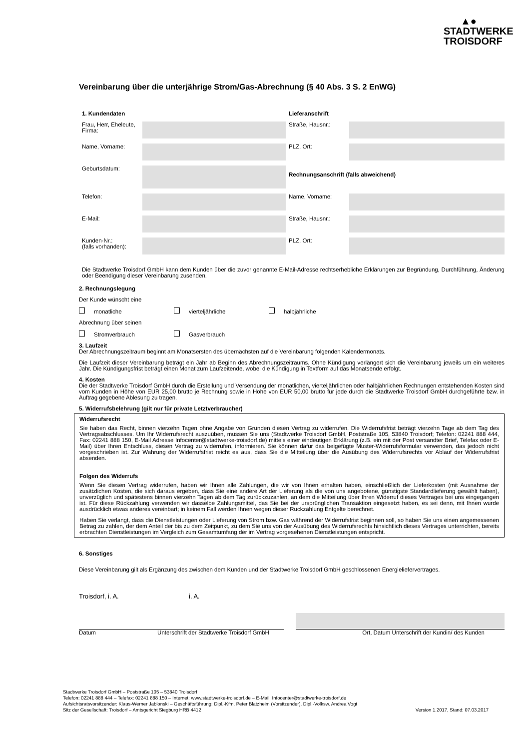▲●
STADTWERKE
TROISDORF
Vereinbarung über die unterjährige Strom/Gas-Abrechnung (§ 40 Abs. 3 S. 2 EnWG)
| 1. Kundendaten | | Lieferanschrift | |
| Frau, Herr, Eheleute, Firma: | | Straße, Hausnr.: | |
| Name, Vorname: | | PLZ, Ort: | |
| Geburtsdatum: | | Rechnungsanschrift (falls abweichend) | |
| Telefon: | | Name, Vorname: | |
| E-Mail: | | Straße, Hausnr.: | |
| Kunden-Nr.: (falls vorhanden): | | PLZ, Ort: | |
Die Stadtwerke Troisdorf GmbH kann dem Kunden über die zuvor genannte E-Mail-Adresse rechtserhebliche Erklärungen zur Begründung, Durchführung, Änderung oder Beendigung dieser Vereinbarung zusenden.
2. Rechnungslegung
Der Kunde wünscht eine
monatliche vierteljährliche halbjährliche
Abrechnung über seinen
Stromverbrauch Gasverbrauch
3. Laufzeit
Der Abrechnungszeitraum beginnt am Monatsersten des übernächsten auf die Vereinbarung folgenden Kalendermonats.
Die Laufzeit dieser Vereinbarung beträgt ein Jahr ab Beginn des Abrechnungszeitraums. Ohne Kündigung verlängert sich die Vereinbarung jeweils um ein weiteres Jahr. Die Kündigungsfrist beträgt einen Monat zum Laufzeitende, wobei die Kündigung in Textform auf das Monatsende erfolgt.
4. Kosten
Die der Stadtwerke Troisdorf GmbH durch die Erstellung und Versendung der monatlichen, vierteljährlichen oder halbjährlichen Rechnungen entstehenden Kosten sind vom Kunden in Höhe von EUR 25,00 brutto je Rechnung sowie in Höhe von EUR 50,00 brutto für jede durch die Stadtwerke Troisdorf GmbH durchgeführte bzw. in Auftrag gegebene Ablesung zu tragen.
5. Widerrufsbelehrung (gilt nur für private Letztverbraucher)
Widerrufsrecht
Sie haben das Recht, binnen vierzehn Tagen ohne Angabe von Gründen diesen Vertrag zu widerrufen. Die Widerrufsfrist beträgt vierzehn Tage ab dem Tag des Vertragsabschlusses. Um Ihr Widerrufsrecht auszuüben, müssen Sie uns (Stadtwerke Troisdorf GmbH, Poststraße 105, 53840 Troisdorf; Telefon: 02241 888 444, Fax: 02241 888 150, E-Mail Adresse Infocenter@stadtwerke-troisdorf.de) mittels einer eindeutigen Erklärung (z.B. ein mit der Post versandter Brief, Telefax oder E-Mail) über Ihren Entschluss, diesen Vertrag zu widerrufen, informieren. Sie können dafür das beigefügte Muster-Widerrufsformular verwenden, das jedoch nicht vorgeschrieben ist. Zur Wahrung der Widerrufsfrist reicht es aus, dass Sie die Mitteilung über die Ausübung des Widerrufsrechts vor Ablauf der Widerrufsfrist absenden.
Folgen des Widerrufs
Wenn Sie diesen Vertrag widerrufen, haben wir Ihnen alle Zahlungen, die wir von Ihnen erhalten haben, einschließlich der Lieferkosten (mit Ausnahme der zusätzlichen Kosten, die sich daraus ergeben, dass Sie eine andere Art der Lieferung als die von uns angebotene, günstigste Standardlieferung gewählt haben), unverzüglich und spätestens binnen vierzehn Tagen ab dem Tag zurückzuzahlen, an dem die Mitteilung über Ihren Widerruf dieses Vertrages bei uns eingegangen ist. Für diese Rückzahlung verwenden wir dasselbe Zahlungsmittel, das Sie bei der ursprünglichen Transaktion eingesetzt haben, es sei denn, mit Ihnen wurde ausdrücklich etwas anderes vereinbart; in keinem Fall werden Ihnen wegen dieser Rückzahlung Entgelte berechnet.
Haben Sie verlangt, dass die Dienstleistungen oder Lieferung von Strom bzw. Gas während der Widerrufsfrist beginnen soll, so haben Sie uns einen angemessenen Betrag zu zahlen, der dem Anteil der bis zu dem Zeitpunkt, zu dem Sie uns von der Ausübung des Widerrufsrechts hinsichtlich dieses Vertrages unterrichten, bereits erbrachten Dienstleistungen im Vergleich zum Gesamtumfang der im Vertrag vorgesehenen Dienstleistungen entspricht.
6. Sonstiges
Diese Vereinbarung gilt als Ergänzung des zwischen dem Kunden und der Stadtwerke Troisdorf GmbH geschlossenen Energieliefervertrages.
Troisdorf, i. A. i. A.
Datum Unterschrift der Stadtwerke Troisdorf GmbH Ort, Datum Unterschrift der Kundin/ des Kunden
Stadtwerke Troisdorf GmbH – Poststraße 105 – 53840 Troisdorf
Telefon: 02241 888 444 – Telefax: 02241 888 150 – Internet: www.stadtwerke-troisdorf.de – E-Mail: Infocenter@stadtwerke-troisdorf.de
Aufsichtsratsvorsitzender: Klaus-Werner Jablonski – Geschäftsführung: Dipl.-Kfm. Peter Blatzheim (Vorsitzender), Dipl.-Volksw. Andrea Vogt
Sitz der Gesellschaft: Troisdorf – Amtsgericht Siegburg HRB 4412 Version 1.2017, Stand: 07.03.2017